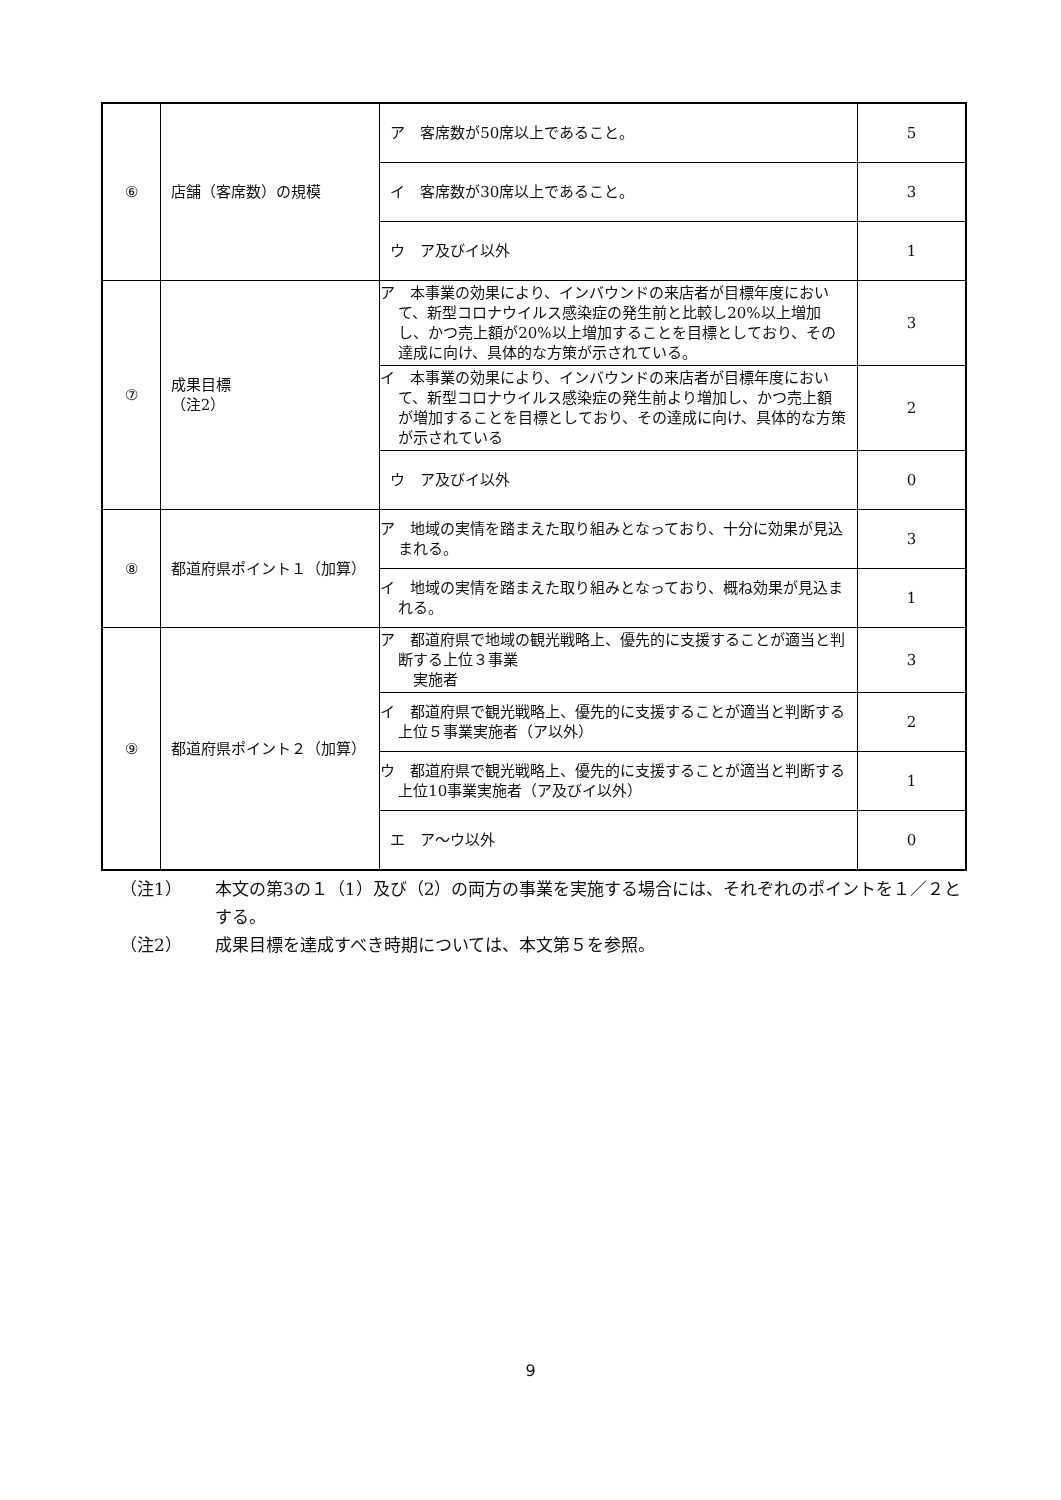| ⑥ | 店舗（客席数）の規模 | ア 客席数が50席以上であること。 | 5 |
| | | イ 客席数が30席以上であること。 | 3 |
| | | ウ ア及びイ以外 | 1 |
| ⑦ | 成果目標 （注2） | ア 本事業の効果により、インバウンドの来店者が目標年度において、新型コロナウイルス感染症の発生前と比較し20%以上増加し、かつ売上額が20%以上増加することを目標としており、その達成に向け、具体的な方策が示されている。 | 3 |
| | | イ 本事業の効果により、インバウンドの来店者が目標年度において、新型コロナウイルス感染症の発生前より増加し、かつ売上額が増加することを目標としており、その達成に向け、具体的な方策が示されている | 2 |
| | | ウ ア及びイ以外 | 0 |
| ⑧ | 都道府県ポイント１（加算） | ア 地域の実情を踏まえた取り組みとなっており、十分に効果が見込まれる。 | 3 |
| | | イ 地域の実情を踏まえた取り組みとなっており、概ね効果が見込まれる。 | 1 |
| ⑨ | 都道府県ポイント２（加算） | ア 都道府県で地域の観光戦略上、優先的に支援することが適当と判断する上位３事業 実施者 | 3 |
| | | イ 都道府県で観光戦略上、優先的に支援することが適当と判断する上位５事業実施者（ア以外） | 2 |
| | | ウ 都道府県で観光戦略上、優先的に支援することが適当と判断する上位10事業実施者（ア及びイ以外） | 1 |
| | | エ ア～ウ以外 | 0 |
（注1） 本文の第3の１（1）及び（2）の両方の事業を実施する場合には、それぞれのポイントを１／２とする。
（注2） 成果目標を達成すべき時期については、本文第５を参照。
9